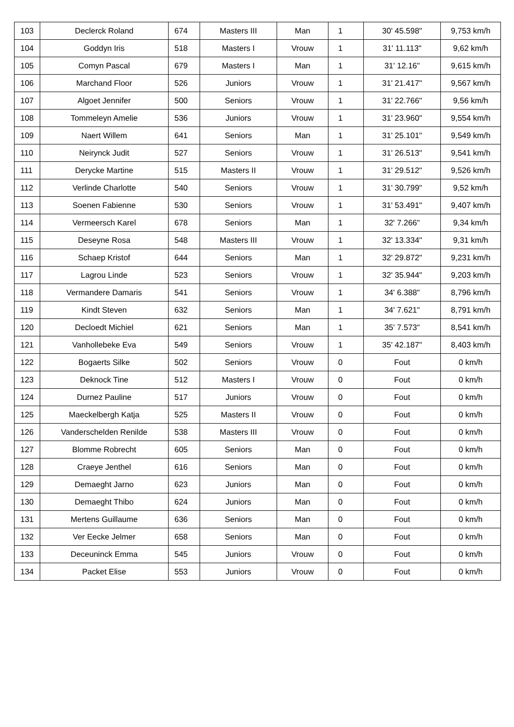| 103 | Declerck Roland | 674 | Masters III | Man | 1 | 30' 45.598" | 9,753 km/h |
| 104 | Goddyn Iris | 518 | Masters I | Vrouw | 1 | 31' 11.113" | 9,62 km/h |
| 105 | Comyn Pascal | 679 | Masters I | Man | 1 | 31' 12.16" | 9,615 km/h |
| 106 | Marchand Floor | 526 | Juniors | Vrouw | 1 | 31' 21.417" | 9,567 km/h |
| 107 | Algoet Jennifer | 500 | Seniors | Vrouw | 1 | 31' 22.766" | 9,56 km/h |
| 108 | Tommeleyn Amelie | 536 | Juniors | Vrouw | 1 | 31' 23.960" | 9,554 km/h |
| 109 | Naert Willem | 641 | Seniors | Man | 1 | 31' 25.101" | 9,549 km/h |
| 110 | Neirynck Judit | 527 | Seniors | Vrouw | 1 | 31' 26.513" | 9,541 km/h |
| 111 | Derycke Martine | 515 | Masters II | Vrouw | 1 | 31' 29.512" | 9,526 km/h |
| 112 | Verlinde Charlotte | 540 | Seniors | Vrouw | 1 | 31' 30.799" | 9,52 km/h |
| 113 | Soenen Fabienne | 530 | Seniors | Vrouw | 1 | 31' 53.491" | 9,407 km/h |
| 114 | Vermeersch Karel | 678 | Seniors | Man | 1 | 32' 7.266" | 9,34 km/h |
| 115 | Deseyne Rosa | 548 | Masters III | Vrouw | 1 | 32' 13.334" | 9,31 km/h |
| 116 | Schaep Kristof | 644 | Seniors | Man | 1 | 32' 29.872" | 9,231 km/h |
| 117 | Lagrou Linde | 523 | Seniors | Vrouw | 1 | 32' 35.944" | 9,203 km/h |
| 118 | Vermandere Damaris | 541 | Seniors | Vrouw | 1 | 34' 6.388" | 8,796 km/h |
| 119 | Kindt Steven | 632 | Seniors | Man | 1 | 34' 7.621" | 8,791 km/h |
| 120 | Decloedt Michiel | 621 | Seniors | Man | 1 | 35' 7.573" | 8,541 km/h |
| 121 | Vanhollebeke Eva | 549 | Seniors | Vrouw | 1 | 35' 42.187" | 8,403 km/h |
| 122 | Bogaerts Silke | 502 | Seniors | Vrouw | 0 | Fout | 0 km/h |
| 123 | Deknock Tine | 512 | Masters I | Vrouw | 0 | Fout | 0 km/h |
| 124 | Durnez Pauline | 517 | Juniors | Vrouw | 0 | Fout | 0 km/h |
| 125 | Maeckelbergh Katja | 525 | Masters II | Vrouw | 0 | Fout | 0 km/h |
| 126 | Vanderschelden Renilde | 538 | Masters III | Vrouw | 0 | Fout | 0 km/h |
| 127 | Blomme Robrecht | 605 | Seniors | Man | 0 | Fout | 0 km/h |
| 128 | Craeye Jenthel | 616 | Seniors | Man | 0 | Fout | 0 km/h |
| 129 | Demaeght Jarno | 623 | Juniors | Man | 0 | Fout | 0 km/h |
| 130 | Demaeght Thibo | 624 | Juniors | Man | 0 | Fout | 0 km/h |
| 131 | Mertens Guillaume | 636 | Seniors | Man | 0 | Fout | 0 km/h |
| 132 | Ver Eecke Jelmer | 658 | Seniors | Man | 0 | Fout | 0 km/h |
| 133 | Deceuninck Emma | 545 | Juniors | Vrouw | 0 | Fout | 0 km/h |
| 134 | Packet Elise | 553 | Juniors | Vrouw | 0 | Fout | 0 km/h |